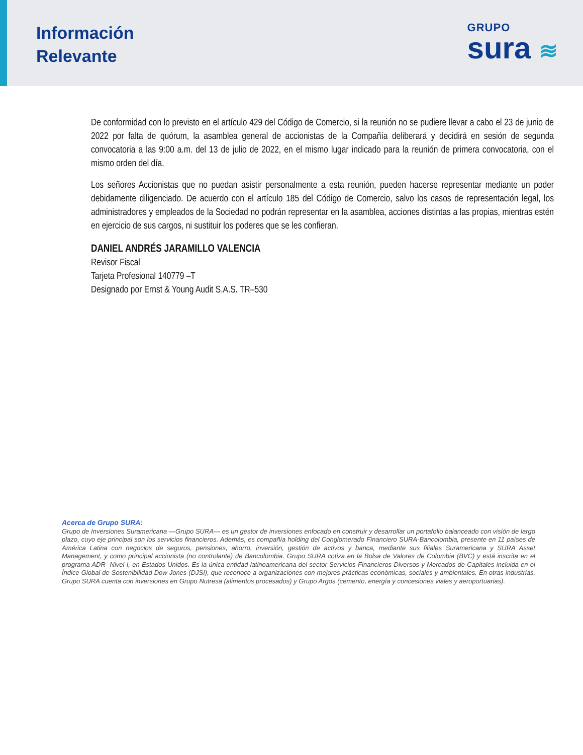Información
Relevante
GRUPO
sura ≋
De conformidad con lo previsto en el artículo 429 del Código de Comercio, si la reunión no se pudiere llevar a cabo el 23 de junio de 2022 por falta de quórum, la asamblea general de accionistas de la Compañía deliberará y decidirá en sesión de segunda convocatoria a las 9:00 a.m. del 13 de julio de 2022, en el mismo lugar indicado para la reunión de primera convocatoria, con el mismo orden del día.
Los señores Accionistas que no puedan asistir personalmente a esta reunión, pueden hacerse representar mediante un poder debidamente diligenciado. De acuerdo con el artículo 185 del Código de Comercio, salvo los casos de representación legal, los administradores y empleados de la Sociedad no podrán representar en la asamblea, acciones distintas a las propias, mientras estén en ejercicio de sus cargos, ni sustituir los poderes que se les confieran.
DANIEL ANDRÉS JARAMILLO VALENCIA
Revisor Fiscal
Tarjeta Profesional 140779 –T
Designado por Ernst & Young Audit S.A.S. TR–530
Acerca de Grupo SURA:
Grupo de Inversiones Suramericana —Grupo SURA— es un gestor de inversiones enfocado en construir y desarrollar un portafolio balanceado con visión de largo plazo, cuyo eje principal son los servicios financieros. Además, es compañía holding del Conglomerado Financiero SURA-Bancolombia, presente en 11 países de América Latina con negocios de seguros, pensiones, ahorro, inversión, gestión de activos y banca, mediante sus filiales Suramericana y SURA Asset Management, y como principal accionista (no controlante) de Bancolombia. Grupo SURA cotiza en la Bolsa de Valores de Colombia (BVC) y está inscrita en el programa ADR -Nivel I, en Estados Unidos. Es la única entidad latinoamericana del sector Servicios Financieros Diversos y Mercados de Capitales incluida en el Índice Global de Sostenibilidad Dow Jones (DJSI), que reconoce a organizaciones con mejores prácticas económicas, sociales y ambientales. En otras industrias, Grupo SURA cuenta con inversiones en Grupo Nutresa (alimentos procesados) y Grupo Argos (cemento, energía y concesiones viales y aeroportuarias).